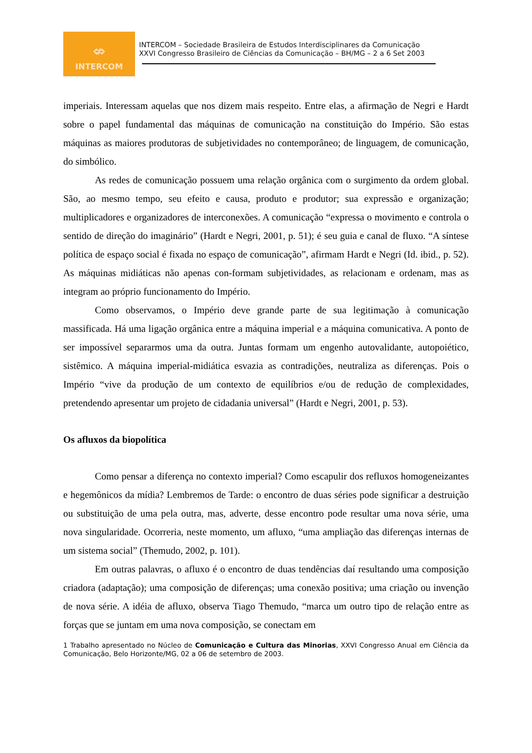⇎
INTERCOM
INTERCOM – Sociedade Brasileira de Estudos Interdisciplinares da Comunicação
XXVI Congresso Brasileiro de Ciências da Comunicação – BH/MG – 2 a 6 Set 2003
imperiais. Interessam aquelas que nos dizem mais respeito. Entre elas, a afirmação de Negri e Hardt sobre o papel fundamental das máquinas de comunicação na constituição do Império. São estas máquinas as maiores produtoras de subjetividades no contemporâneo; de linguagem, de comunicação, do simbólico.
As redes de comunicação possuem uma relação orgânica com o surgimento da ordem global. São, ao mesmo tempo, seu efeito e causa, produto e produtor; sua expressão e organização; multiplicadores e organizadores de interconexões. A comunicação “expressa o movimento e controla o sentido de direção do imaginário” (Hardt e Negri, 2001, p. 51); é seu guia e canal de fluxo. “A síntese política de espaço social é fixada no espaço de comunicação”, afirmam Hardt e Negri (Id. ibid., p. 52). As máquinas midiáticas não apenas con-formam subjetividades, as relacionam e ordenam, mas as integram ao próprio funcionamento do Império.
Como observamos, o Império deve grande parte de sua legitimação à comunicação massificada. Há uma ligação orgânica entre a máquina imperial e a máquina comunicativa. A ponto de ser impossível separarmos uma da outra. Juntas formam um engenho autovalidante, autopoiético, sistêmico. A máquina imperial-midiática esvazia as contradições, neutraliza as diferenças. Pois o Império “vive da produção de um contexto de equilíbrios e/ou de redução de complexidades, pretendendo apresentar um projeto de cidadania universal” (Hardt e Negri, 2001, p. 53).
Os afluxos da biopolítica
Como pensar a diferença no contexto imperial? Como escapulir dos refluxos homogeneizantes e hegemônicos da mídia? Lembremos de Tarde: o encontro de duas séries pode significar a destruição ou substituição de uma pela outra, mas, adverte, desse encontro pode resultar uma nova série, uma nova singularidade. Ocorreria, neste momento, um afluxo, “uma ampliação das diferenças internas de um sistema social” (Themudo, 2002, p. 101).
Em outras palavras, o afluxo é o encontro de duas tendências daí resultando uma composição criadora (adaptação); uma composição de diferenças; uma conexão positiva; uma criação ou invenção de nova série. A idéia de afluxo, observa Tiago Themudo, “marca um outro tipo de relação entre as forças que se juntam em uma nova composição, se conectam em
1 Trabalho apresentado no Núcleo de Comunicação e Cultura das Minorias, XXVI Congresso Anual em Ciência da Comunicação, Belo Horizonte/MG, 02 a 06 de setembro de 2003.